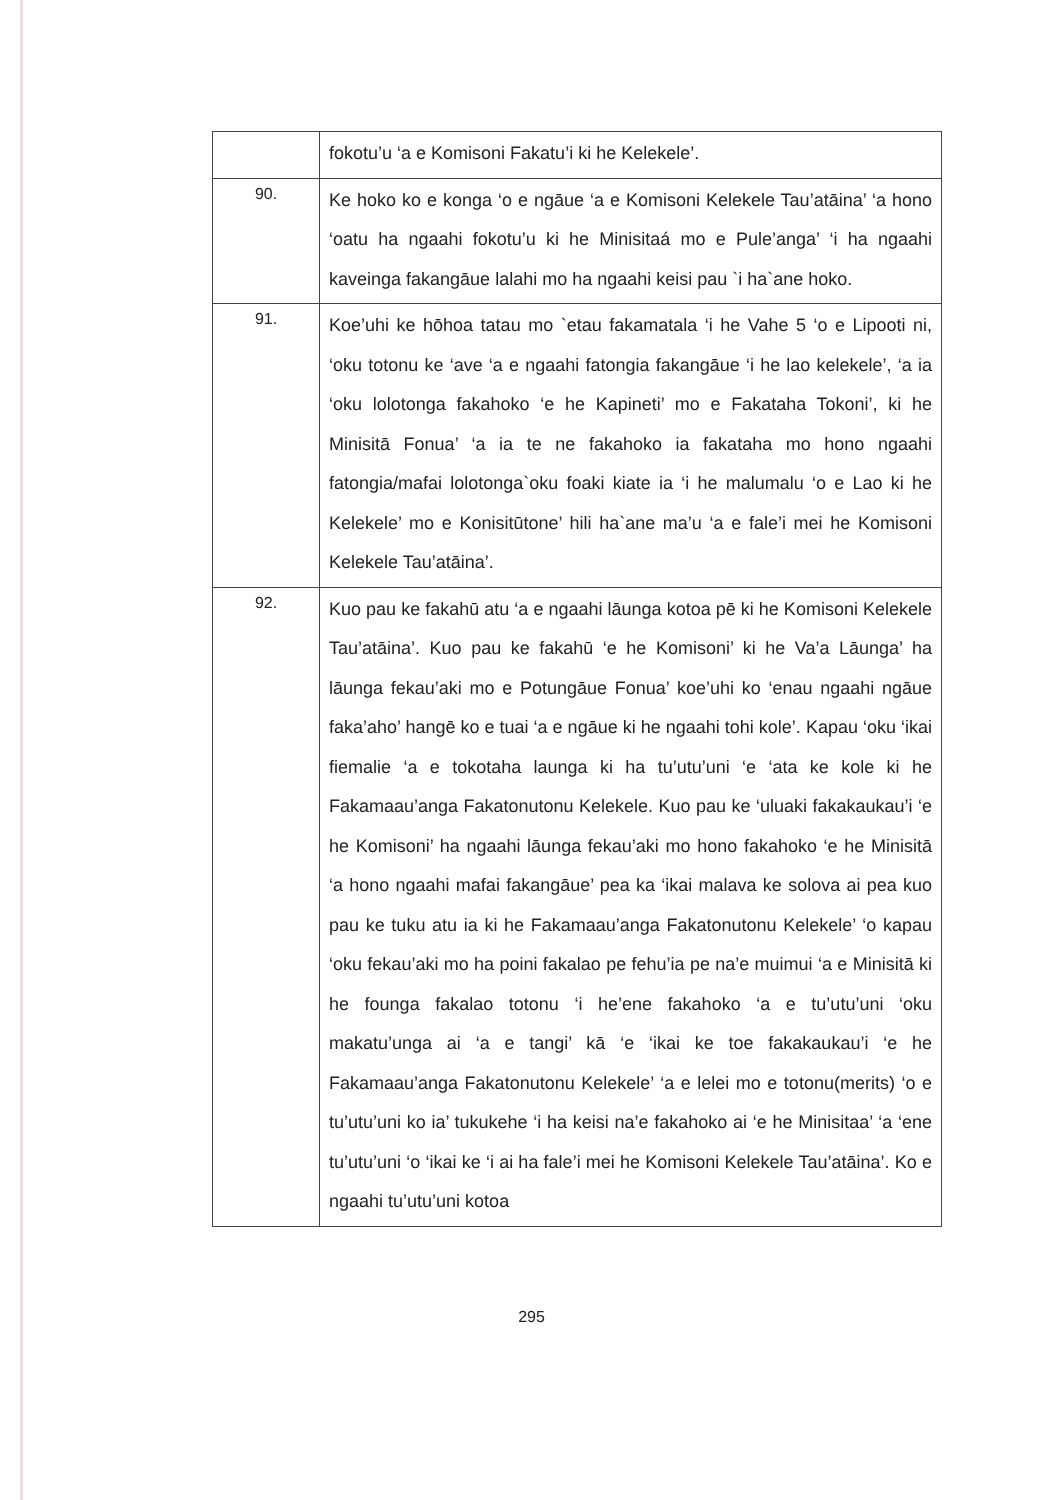| | fokotu’u ‘a e Komisoni Fakatu’i ki he Kelekele’. |
| 90. | Ke hoko ko e konga ‘o e ngāue ‘a e Komisoni Kelekele Tau’atāina’ ‘a hono ‘oatu ha ngaahi fokotu’u ki he Minisitaá mo e Pule’anga’ ‘i ha ngaahi kaveinga fakangāue lalahi mo ha ngaahi keisi pau `i ha`ane hoko. |
| 91. | Koe’uhi ke hōhoa tatau mo `etau fakamatala ‘i he Vahe 5 ‘o e Lipooti ni, ‘oku totonu ke ‘ave ‘a e ngaahi fatongia fakangāue ‘i he lao kelekele’, ‘a ia ‘oku lolotonga fakahoko ‘e he Kapineti’ mo e Fakataha Tokoni’, ki he Minisitā Fonua’ ‘a ia te ne fakahoko ia fakataha mo hono ngaahi fatongia/mafai lolotonga`oku foaki kiate ia ‘i he malumalu ‘o e Lao ki he Kelekele’ mo e Konisitūtone’ hili ha`ane ma’u ‘a e fale’i mei he Komisoni Kelekele Tau’atāina’. |
| 92. | Kuo pau ke fakahū atu ‘a e ngaahi lāunga kotoa pē ki he Komisoni Kelekele Tau’atāina’. Kuo pau ke fakahū ‘e he Komisoni’ ki he Va’a Lāunga’ ha lāunga fekau’aki mo e Potungāue Fonua’ koe’uhi ko ‘enau ngaahi ngāue faka’aho’ hangē ko e tuai ‘a e ngāue ki he ngaahi tohi kole’. Kapau ‘oku ‘ikai fiemalie ‘a e tokotaha launga ki ha tu’utu’uni ‘e ‘ata ke kole ki he Fakamaau’anga Fakatonutonu Kelekele. Kuo pau ke ‘uluaki fakakaukau’i ‘e he Komisoni’ ha ngaahi lāunga fekau’aki mo hono fakahoko ‘e he Minisitā ‘a hono ngaahi mafai fakangāue’ pea ka ‘ikai malava ke solova ai pea kuo pau ke tuku atu ia ki he Fakamaau’anga Fakatonutonu Kelekele’ ‘o kapau ‘oku fekau’aki mo ha poini fakalao pe fehu’ia pe na’e muimui ‘a e Minisitā ki he founga fakalao totonu ‘i he’ene fakahoko ‘a e tu’utu’uni ‘oku makatu’unga ai ‘a e tangi’ kā ‘e ‘ikai ke toe fakakaukau’i ‘e he Fakamaau’anga Fakatonutonu Kelekele’ ‘a e lelei mo e totonu(merits) ‘o e tu’utu’uni ko ia’ tukukehe ‘i ha keisi na’e fakahoko ai ‘e he Minisitaa’ ‘a ‘ene tu’utu’uni ‘o ‘ikai ke ‘i ai ha fale’i mei he Komisoni Kelekele Tau’atāina’. Ko e ngaahi tu’utu’uni kotoa |
295